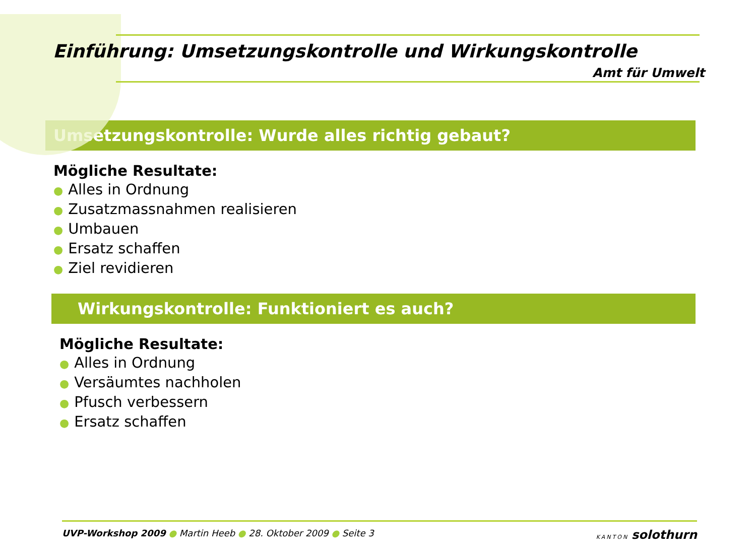Einführung: Umsetzungskontrolle und Wirkungskontrolle
Amt für Umwelt
Umsetzungskontrolle: Wurde alles richtig gebaut?
Mögliche Resultate:
● Alles in Ordnung
● Zusatzmassnahmen realisieren
● Umbauen
● Ersatz schaffen
● Ziel revidieren
Wirkungskontrolle: Funktioniert es auch?
Mögliche Resultate:
● Alles in Ordnung
● Versäumtes nachholen
● Pfusch verbessern
● Ersatz schaffen
UVP-Workshop 2009 ● Martin Heeb ● 28. Oktober 2009 ● Seite 3
KANTON solothurn